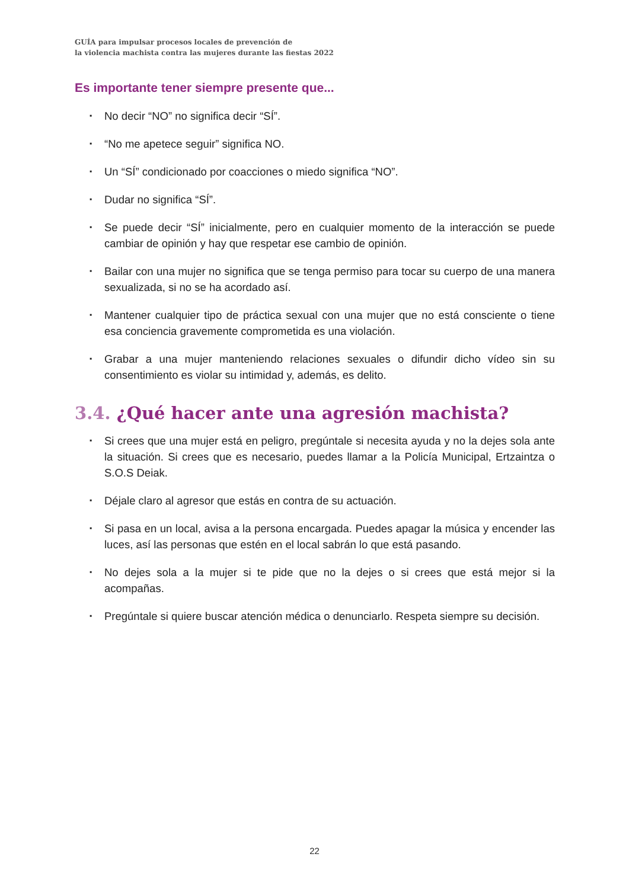GUÍA para impulsar procesos locales de prevención de
la violencia machista contra las mujeres durante las fiestas 2022
Es importante tener siempre presente que...
▪ No decir “NO” no significa decir “SÍ”.
▪ “No me apetece seguir” significa NO.
▪ Un “SÍ” condicionado por coacciones o miedo significa “NO”.
▪ Dudar no significa “SÍ”.
▪ Se puede decir “SÍ” inicialmente, pero en cualquier momento de la interacción se puede cambiar de opinión y hay que respetar ese cambio de opinión.
▪ Bailar con una mujer no significa que se tenga permiso para tocar su cuerpo de una manera sexualizada, si no se ha acordado así.
▪ Mantener cualquier tipo de práctica sexual con una mujer que no está consciente o tiene esa conciencia gravemente comprometida es una violación.
▪ Grabar a una mujer manteniendo relaciones sexuales o difundir dicho vídeo sin su consentimiento es violar su intimidad y, además, es delito.
3.4. ¿Qué hacer ante una agresión machista?
▪ Si crees que una mujer está en peligro, pregúntale si necesita ayuda y no la dejes sola ante la situación. Si crees que es necesario, puedes llamar a la Policía Municipal, Ertzaintza o S.O.S Deiak.
▪ Déjale claro al agresor que estás en contra de su actuación.
▪ Si pasa en un local, avisa a la persona encargada. Puedes apagar la música y encender las luces, así las personas que estén en el local sabrán lo que está pasando.
▪ No dejes sola a la mujer si te pide que no la dejes o si crees que está mejor si la acompañas.
▪ Pregúntale si quiere buscar atención médica o denunciarlo. Respeta siempre su decisión.
22